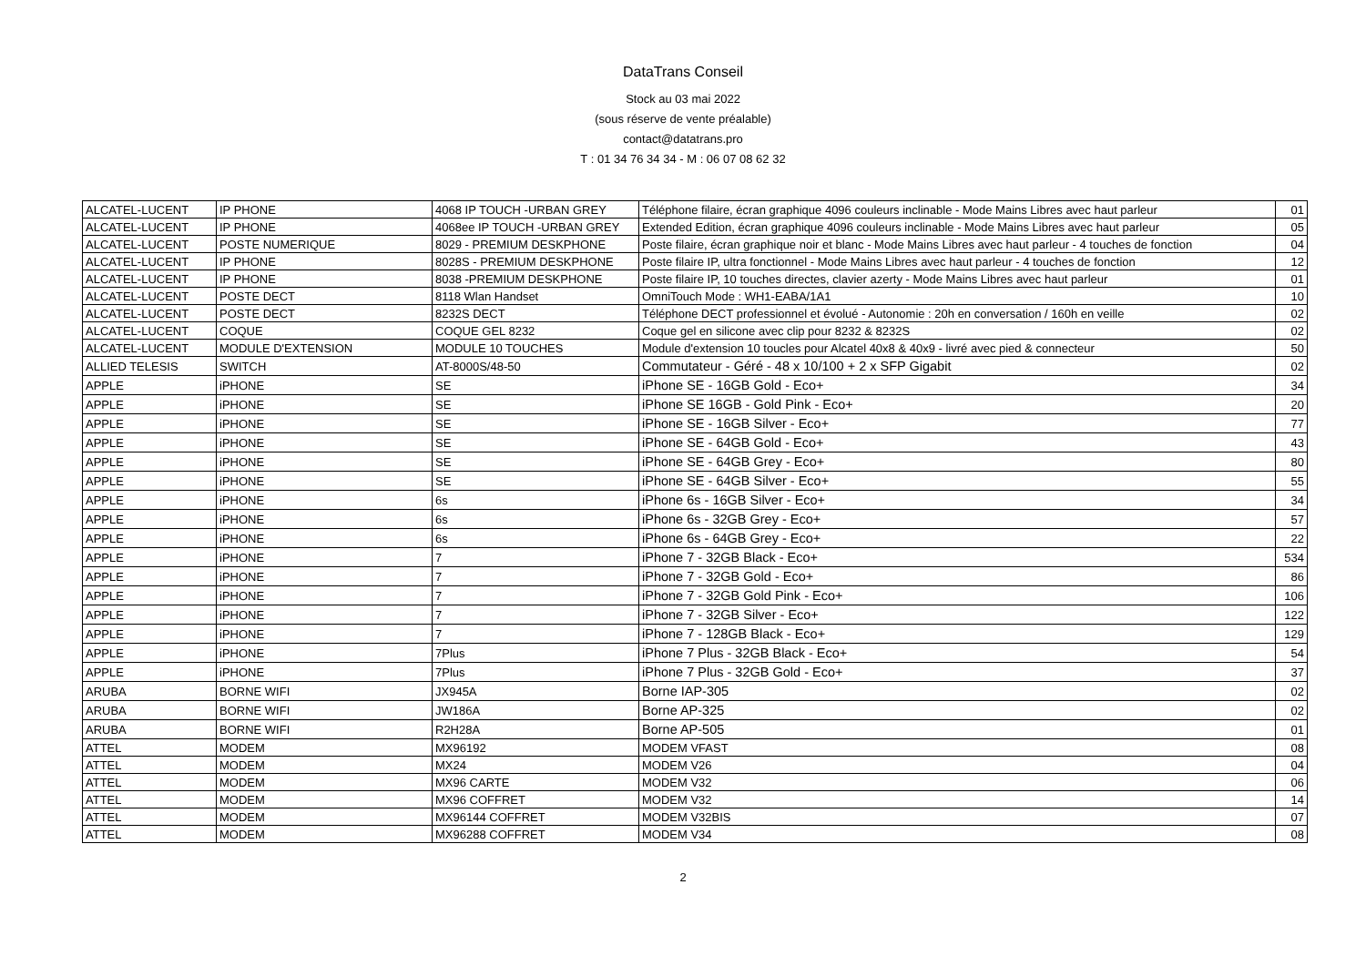DataTrans Conseil
Stock au 03 mai 2022
(sous réserve de vente préalable)
contact@datatrans.pro
T : 01 34 76 34 34 - M : 06 07 08 62 32
| ALCATEL-LUCENT | IP PHONE | 4068 IP TOUCH -URBAN GREY | Téléphone filaire, écran graphique 4096 couleurs inclinable - Mode Mains Libres avec haut parleur | 01 |
| ALCATEL-LUCENT | IP PHONE | 4068ee IP TOUCH -URBAN GREY | Extended Edition, écran graphique 4096 couleurs inclinable - Mode Mains Libres avec haut parleur | 05 |
| ALCATEL-LUCENT | POSTE NUMERIQUE | 8029 - PREMIUM DESKPHONE | Poste filaire, écran graphique noir et blanc - Mode Mains Libres avec haut parleur - 4 touches de fonction | 04 |
| ALCATEL-LUCENT | IP PHONE | 8028S - PREMIUM DESKPHONE | Poste filaire IP, ultra fonctionnel - Mode Mains Libres avec haut parleur - 4 touches de fonction | 12 |
| ALCATEL-LUCENT | IP PHONE | 8038 -PREMIUM DESKPHONE | Poste filaire IP, 10 touches directes, clavier azerty - Mode Mains Libres avec haut parleur | 01 |
| ALCATEL-LUCENT | POSTE DECT | 8118 Wlan Handset | OmniTouch Mode : WH1-EABA/1A1 | 10 |
| ALCATEL-LUCENT | POSTE DECT | 8232S DECT | Téléphone DECT professionnel et évolué - Autonomie : 20h en conversation / 160h en veille | 02 |
| ALCATEL-LUCENT | COQUE | COQUE GEL 8232 | Coque gel en silicone avec clip pour 8232 & 8232S | 02 |
| ALCATEL-LUCENT | MODULE D'EXTENSION | MODULE 10 TOUCHES | Module d'extension 10 toucles pour Alcatel 40x8 & 40x9 - livré avec pied & connecteur | 50 |
| ALLIED TELESIS | SWITCH | AT-8000S/48-50 | Commutateur - Géré - 48 x 10/100 + 2 x SFP Gigabit | 02 |
| APPLE | iPHONE | SE | iPhone SE - 16GB Gold - Eco+ | 34 |
| APPLE | iPHONE | SE | iPhone SE 16GB - Gold Pink - Eco+ | 20 |
| APPLE | iPHONE | SE | iPhone SE - 16GB Silver - Eco+ | 77 |
| APPLE | iPHONE | SE | iPhone SE - 64GB Gold - Eco+ | 43 |
| APPLE | iPHONE | SE | iPhone SE - 64GB Grey - Eco+ | 80 |
| APPLE | iPHONE | SE | iPhone SE - 64GB Silver - Eco+ | 55 |
| APPLE | iPHONE | 6s | iPhone 6s - 16GB Silver - Eco+ | 34 |
| APPLE | iPHONE | 6s | iPhone 6s - 32GB Grey - Eco+ | 57 |
| APPLE | iPHONE | 6s | iPhone 6s - 64GB Grey - Eco+ | 22 |
| APPLE | iPHONE | 7 | iPhone 7 - 32GB Black - Eco+ | 534 |
| APPLE | iPHONE | 7 | iPhone 7 - 32GB Gold - Eco+ | 86 |
| APPLE | iPHONE | 7 | iPhone 7 - 32GB Gold Pink - Eco+ | 106 |
| APPLE | iPHONE | 7 | iPhone 7 - 32GB Silver - Eco+ | 122 |
| APPLE | iPHONE | 7 | iPhone 7 - 128GB Black - Eco+ | 129 |
| APPLE | iPHONE | 7Plus | iPhone 7 Plus - 32GB Black - Eco+ | 54 |
| APPLE | iPHONE | 7Plus | iPhone 7 Plus - 32GB Gold - Eco+ | 37 |
| ARUBA | BORNE WIFI | JX945A | Borne IAP-305 | 02 |
| ARUBA | BORNE WIFI | JW186A | Borne AP-325 | 02 |
| ARUBA | BORNE WIFI | R2H28A | Borne AP-505 | 01 |
| ATTEL | MODEM | MX96192 | MODEM VFAST | 08 |
| ATTEL | MODEM | MX24 | MODEM V26 | 04 |
| ATTEL | MODEM | MX96 CARTE | MODEM V32 | 06 |
| ATTEL | MODEM | MX96 COFFRET | MODEM V32 | 14 |
| ATTEL | MODEM | MX96144 COFFRET | MODEM V32BIS | 07 |
| ATTEL | MODEM | MX96288 COFFRET | MODEM V34 | 08 |
2